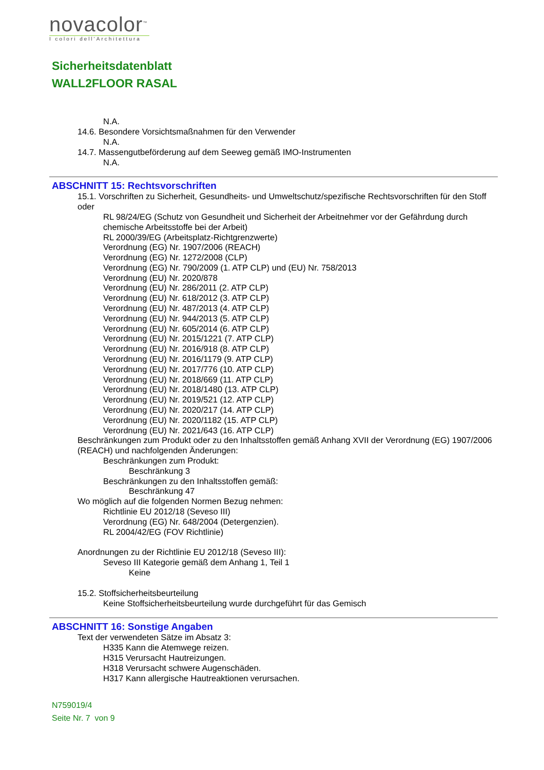novacolor<sup>™</sup>
I colori dell'Architettura
Sicherheitsdatenblatt
WALL2FLOOR RASAL
N.A.
14.6. Besondere Vorsichtsmaßnahmen für den Verwender
N.A.
14.7. Massengutbeförderung auf dem Seeweg gemäß IMO-Instrumenten
N.A.
ABSCHNITT 15: Rechtsvorschriften
15.1. Vorschriften zu Sicherheit, Gesundheits- und Umweltschutz/spezifische Rechtsvorschriften für den Stoff oder
RL 98/24/EG (Schutz von Gesundheit und Sicherheit der Arbeitnehmer vor der Gefährdung durch chemische Arbeitsstoffe bei der Arbeit)
RL 2000/39/EG (Arbeitsplatz-Richtgrenzwerte)
Verordnung (EG) Nr. 1907/2006 (REACH)
Verordnung (EG) Nr. 1272/2008 (CLP)
Verordnung (EG) Nr. 790/2009 (1. ATP CLP) und (EU) Nr. 758/2013
Verordnung (EU) Nr. 2020/878
Verordnung (EU) Nr. 286/2011 (2. ATP CLP)
Verordnung (EU) Nr. 618/2012 (3. ATP CLP)
Verordnung (EU) Nr. 487/2013 (4. ATP CLP)
Verordnung (EU) Nr. 944/2013 (5. ATP CLP)
Verordnung (EU) Nr. 605/2014 (6. ATP CLP)
Verordnung (EU) Nr. 2015/1221 (7. ATP CLP)
Verordnung (EU) Nr. 2016/918 (8. ATP CLP)
Verordnung (EU) Nr. 2016/1179 (9. ATP CLP)
Verordnung (EU) Nr. 2017/776 (10. ATP CLP)
Verordnung (EU) Nr. 2018/669 (11. ATP CLP)
Verordnung (EU) Nr. 2018/1480 (13. ATP CLP)
Verordnung (EU) Nr. 2019/521 (12. ATP CLP)
Verordnung (EU) Nr. 2020/217 (14. ATP CLP)
Verordnung (EU) Nr. 2020/1182 (15. ATP CLP)
Verordnung (EU) Nr. 2021/643 (16. ATP CLP)
Beschränkungen zum Produkt oder zu den Inhaltsstoffen gemäß Anhang XVII der Verordnung (EG) 1907/2006 (REACH) und nachfolgenden Änderungen:
Beschränkungen zum Produkt:
Beschränkung 3
Beschränkungen zu den Inhaltsstoffen gemäß:
Beschränkung 47
Wo möglich auf die folgenden Normen Bezug nehmen:
Richtlinie EU 2012/18 (Seveso III)
Verordnung (EG) Nr. 648/2004 (Detergenzien).
RL 2004/42/EG (FOV Richtlinie)
Anordnungen zu der Richtlinie EU 2012/18 (Seveso III):
Seveso III Kategorie gemäß dem Anhang 1, Teil 1
Keine
15.2. Stoffsicherheitsbeurteilung
Keine Stoffsicherheitsbeurteilung wurde durchgeführt für das Gemisch
ABSCHNITT 16: Sonstige Angaben
Text der verwendeten Sätze im Absatz 3:
H335 Kann die Atemwege reizen.
H315 Verursacht Hautreizungen.
H318 Verursacht schwere Augenschäden.
H317 Kann allergische Hautreaktionen verursachen.
N759019/4
Seite Nr. 7 von 9